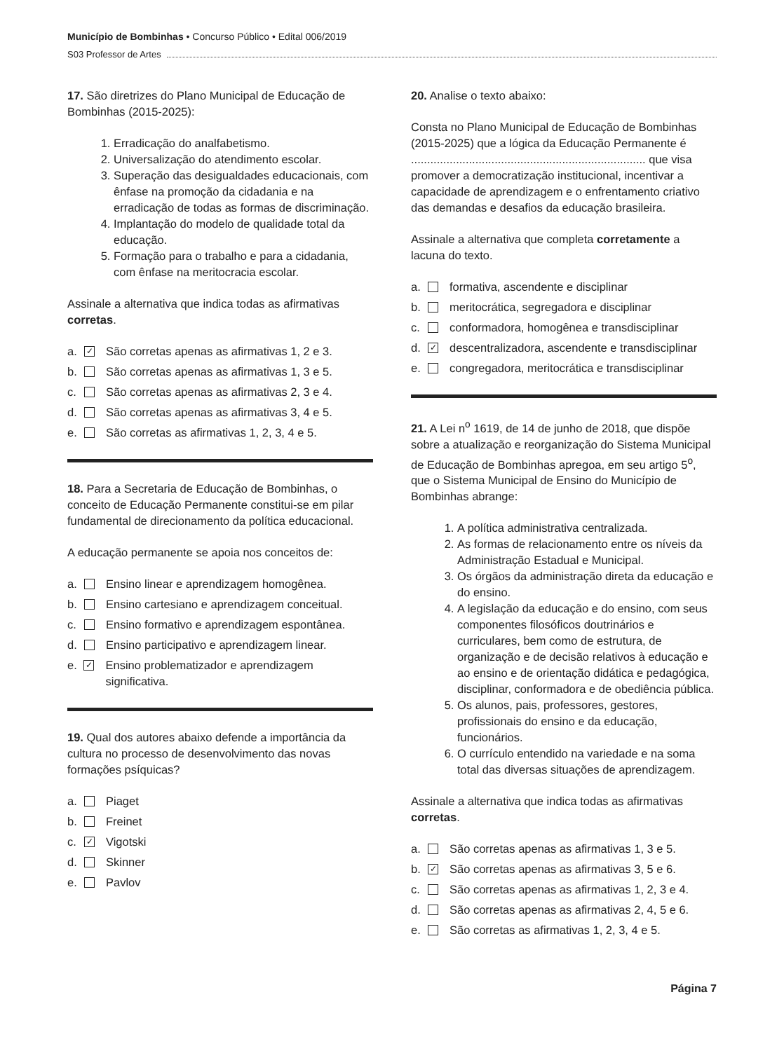Município de Bombinhas • Concurso Público • Edital 006/2019
S03 Professor de Artes
17. São diretrizes do Plano Municipal de Educação de Bombinhas (2015-2025):
1. Erradicação do analfabetismo.
2. Universalização do atendimento escolar.
3. Superação das desigualdades educacionais, com ênfase na promoção da cidadania e na erradicação de todas as formas de discriminação.
4. Implantação do modelo de qualidade total da educação.
5. Formação para o trabalho e para a cidadania, com ênfase na meritocracia escolar.
Assinale a alternativa que indica todas as afirmativas corretas.
a. ✓ São corretas apenas as afirmativas 1, 2 e 3.
b. São corretas apenas as afirmativas 1, 3 e 5.
c. São corretas apenas as afirmativas 2, 3 e 4.
d. São corretas apenas as afirmativas 3, 4 e 5.
e. São corretas as afirmativas 1, 2, 3, 4 e 5.
18. Para a Secretaria de Educação de Bombinhas, o conceito de Educação Permanente constitui-se em pilar fundamental de direcionamento da política educacional.
A educação permanente se apoia nos conceitos de:
a. Ensino linear e aprendizagem homogênea.
b. Ensino cartesiano e aprendizagem conceitual.
c. Ensino formativo e aprendizagem espontânea.
d. Ensino participativo e aprendizagem linear.
e. ✓ Ensino problematizador e aprendizagem significativa.
19. Qual dos autores abaixo defende a importância da cultura no processo de desenvolvimento das novas formações psíquicas?
a. Piaget
b. Freinet
c. ✓ Vigotski
d. Skinner
e. Pavlov
20. Analise o texto abaixo:
Consta no Plano Municipal de Educação de Bombinhas (2015-2025) que a lógica da Educação Permanente é ......................................................................... que visa promover a democratização institucional, incentivar a capacidade de aprendizagem e o enfrentamento criativo das demandas e desafios da educação brasileira.
Assinale a alternativa que completa corretamente a lacuna do texto.
a. formativa, ascendente e disciplinar
b. meritocrática, segregadora e disciplinar
c. conformadora, homogênea e transdisciplinar
d. ✓ descentralizadora, ascendente e transdisciplinar
e. congregadora, meritocrática e transdisciplinar
21. A Lei n<sup>o</sup> 1619, de 14 de junho de 2018, que dispõe sobre a atualização e reorganização do Sistema Municipal de Educação de Bombinhas apregoa, em seu artigo 5<sup>o</sup>, que o Sistema Municipal de Ensino do Município de Bombinhas abrange:
1. A política administrativa centralizada.
2. As formas de relacionamento entre os níveis da Administração Estadual e Municipal.
3. Os órgãos da administração direta da educação e do ensino.
4. A legislação da educação e do ensino, com seus componentes filosóficos doutrinários e curriculares, bem como de estrutura, de organização e de decisão relativos à educação e ao ensino e de orientação didática e pedagógica, disciplinar, conformadora e de obediência pública.
5. Os alunos, pais, professores, gestores, profissionais do ensino e da educação, funcionários.
6. O currículo entendido na variedade e na soma total das diversas situações de aprendizagem.
Assinale a alternativa que indica todas as afirmativas corretas.
a. São corretas apenas as afirmativas 1, 3 e 5.
b. ✓ São corretas apenas as afirmativas 3, 5 e 6.
c. São corretas apenas as afirmativas 1, 2, 3 e 4.
d. São corretas apenas as afirmativas 2, 4, 5 e 6.
e. São corretas as afirmativas 1, 2, 3, 4 e 5.
Página 7